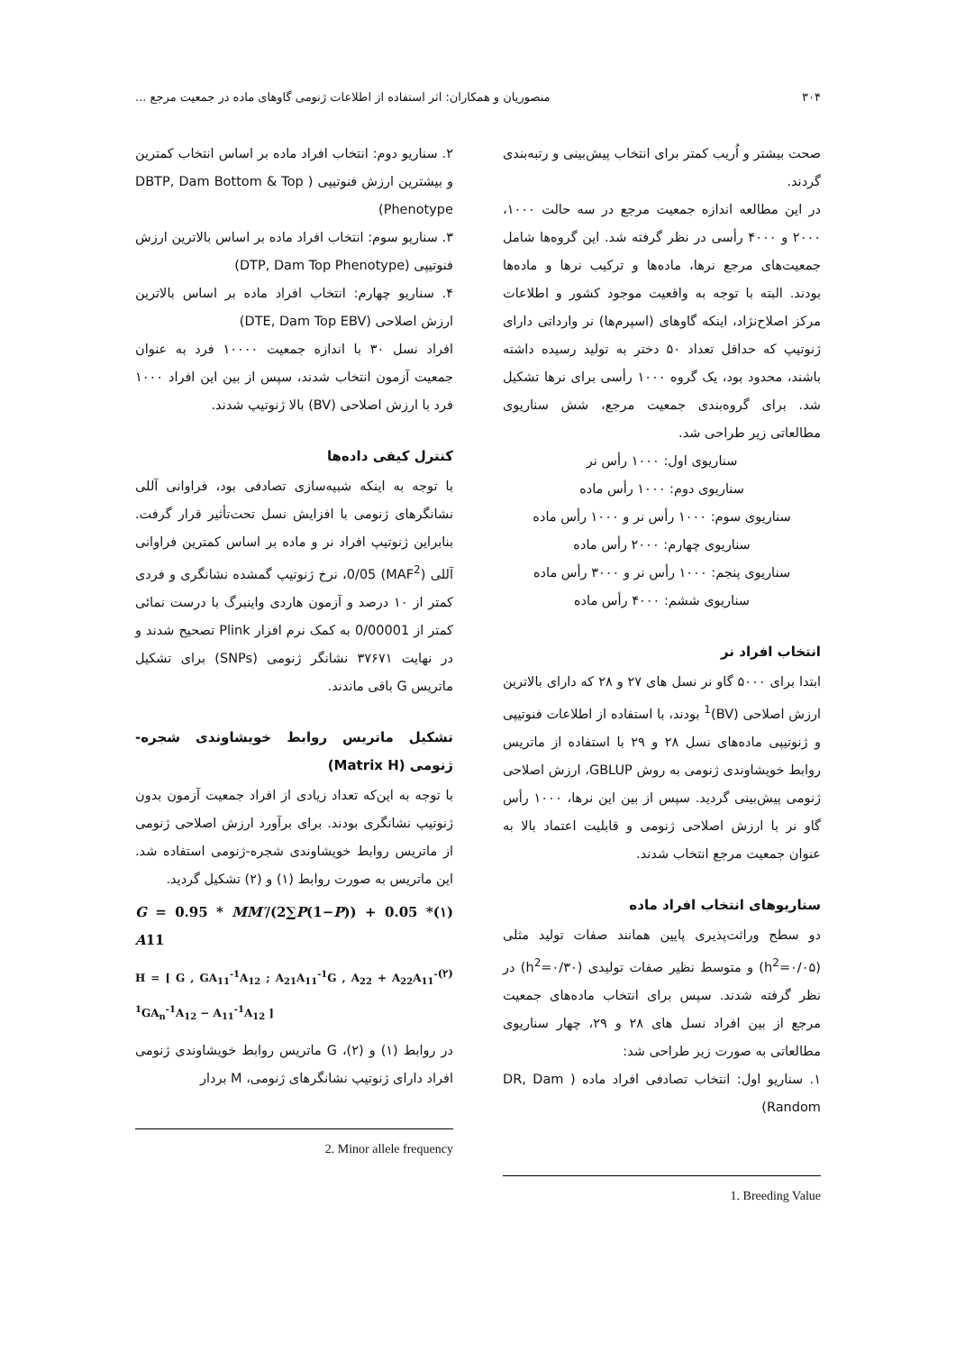۳۰۴ منصوریان و همکاران: اثر استفاده از اطلاعات ژنومی گاوهای ماده در جمعیت مرجع ...
صحت بیشتر و اُریب کمتر برای انتخاب پیش‌بینی و رتبه‌بندی گردند.
در این مطالعه اندازه جمعیت مرجع در سه حالت ۱۰۰۰، ۲۰۰۰ و ۴۰۰۰ رأسی در نظر گرفته شد. این گروه‌ها شامل جمعیت‌های مرجع نرها، ماده‌ها و ترکیب نرها و ماده‌ها بودند. البته با توجه به واقعیت موجود کشور و اطلاعات مرکز اصلاح‌نژاد، اینکه گاوهای (اسپرم‌ها) نر وارداتی دارای ژنوتیپ که حداقل تعداد ۵۰ دختر به تولید رسیده داشته باشند، محدود بود، یک گروه ۱۰۰۰ رأسی برای نرها تشکیل شد. برای گروه‌بندی جمعیت مرجع، شش سناریوی مطالعاتی زیر طراحی شد.
سناریوی اول: ۱۰۰۰ رأس نر
سناریوی دوم: ۱۰۰۰ رأس ماده
سناریوی سوم: ۱۰۰۰ رأس نر و ۱۰۰۰ رأس ماده
سناریوی چهارم: ۲۰۰۰ رأس ماده
سناریوی پنجم: ۱۰۰۰ رأس نر و ۳۰۰۰ رأس ماده
سناریوی ششم: ۴۰۰۰ رأس ماده
انتخاب افراد نر
ابتدا برای ۵۰۰۰ گاو نر نسل های ۲۷ و ۲۸ که دارای بالاترین ارزش اصلاحی (BV)<sup>1</sup> بودند، با استفاده از اطلاعات فنوتیپی و ژنوتیپی ماده‌های نسل ۲۸ و ۲۹ با استفاده از ماتریس روابط خویشاوندی ژنومی به روش GBLUP، ارزش اصلاحی ژنومی پیش‌بینی گردید. سپس از بین این نرها، ۱۰۰۰ رأس گاو نر با ارزش اصلاحی ژنومی و قابلیت اعتماد بالا به عنوان جمعیت مرجع انتخاب شدند.
سناریوهای انتخاب افراد ماده
دو سطح وراثت‌پذیری پایین همانند صفات تولید مثلی (h<sup>2</sup>=۰/۰۵) و متوسط نظیر صفات تولیدی (h<sup>2</sup>=۰/۳۰) در نظر گرفته شدند. سپس برای انتخاب ماده‌های جمعیت مرجع از بین افراد نسل های ۲۸ و ۲۹، چهار سناریوی مطالعاتی به صورت زیر طراحی شد:
۱. سناریو اول: انتخاب تصادفی افراد ماده ( DR, Dam Random)
1. Breeding Value
۲. سناریو دوم: انتخاب افراد ماده بر اساس انتخاب کمترین و بیشترین ارزش فنوتیپی ( DBTP, Dam Bottom & Top Phenotype)
۳. سناریو سوم: انتخاب افراد ماده بر اساس بالاترین ارزش فنوتیپی (DTP, Dam Top Phenotype)
۴. سناریو چهارم: انتخاب افراد ماده بر اساس بالاترین ارزش اصلاحی (DTE, Dam Top EBV)
افراد نسل ۳۰ با اندازه جمعیت ۱۰۰۰۰ فرد به عنوان جمعیت آزمون انتخاب شدند، سپس از بین این افراد ۱۰۰۰ فرد با ارزش اصلاحی (BV) بالا ژنوتیپ شدند.
کنترل کیفی داده‌ها
با توجه به اینکه شبیه‌سازی تصادفی بود، فراوانی آللی نشانگرهای ژنومی با افزایش نسل تحت‌تأثیر قرار گرفت. بنابراین ژنوتیپ افراد نر و ماده بر اساس کمترین فراوانی آللی (MAF<sup>2</sup>) 0/05، نرخ ژنوتیپ گمشده نشانگری و فردی کمتر از ۱۰ درصد و آزمون هاردی واینبرگ با درست نمائی کمتر از 0/00001 به کمک نرم افزار Plink تصحیح شدند و در نهایت ۳۷۶۷۱ نشانگر ژنومی (SNPs) برای تشکیل ماتریس G باقی ماندند.
تشکیل ماتریس روابط خویشاوندی شجره- ژنومی (Matrix H)
با توجه به این‌که تعداد زیادی از افراد جمعیت آزمون بدون ژنوتیپ نشانگری بودند. برای برآورد ارزش اصلاحی ژنومی از ماتریس روابط خویشاوندی شجره-ژنومی استفاده شد. این ماتریس به صورت روابط (۱) و (۲) تشکیل گردید.
G = 0.95 * MM′/(2∑P(1−P)) + 0.05 * A11 (۱)
H = [ G , GA<sub>11</sub><sup>-1</sup>A<sub>12</sub> ; A<sub>21</sub>A<sub>11</sub><sup>-1</sup>G , A<sub>22</sub> + A<sub>22</sub>A<sub>11</sub><sup>-1</sup>GA<sub>n</sub><sup>-1</sup>A<sub>12</sub> − A<sub>11</sub><sup>-1</sup>A<sub>12</sub> ] (۲)
در روابط (۱) و (۲)، G ماتریس روابط خویشاوندی ژنومی افراد دارای ژنوتیپ نشانگرهای ژنومی، M بردار
2. Minor allele frequency